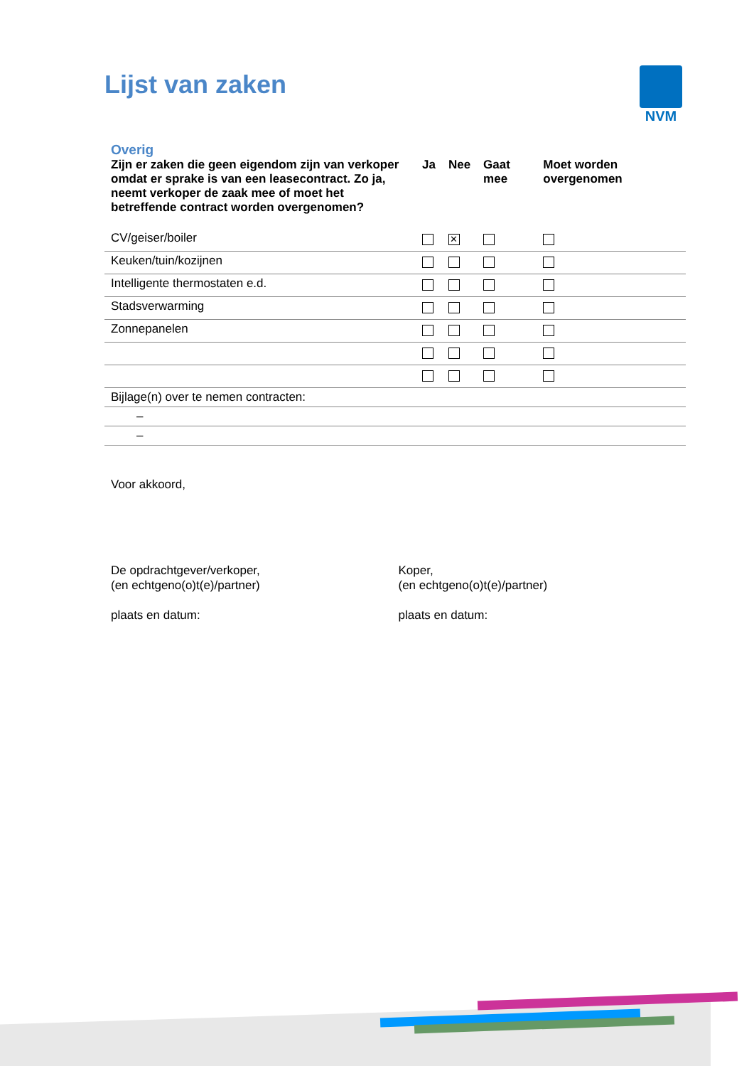Lijst van zaken NVM
Overig
| Zijn er zaken die geen eigendom zijn van verkoper omdat er sprake is van een leasecontract. Zo ja, neemt verkoper de zaak mee of moet het betreffende contract worden overgenomen? | Ja | Nee | Gaat mee | Moet worden overgenomen |
| --- | --- | --- | --- | --- |
| CV/geiser/boiler | | ✕ | | |
| Keuken/tuin/kozijnen | | | | |
| Intelligente thermostaten e.d. | | | | |
| Stadsverwarming | | | | |
| Zonnepanelen | | | | |
| Bijlage(n) over te nemen contracten: | | | | |
| – | | | | |
| – | | | | |
Voor akkoord,
De opdrachtgever/verkoper,
(en echtgeno(o)t(e)/partner)
plaats en datum:
Koper,
(en echtgeno(o)t(e)/partner)
plaats en datum: